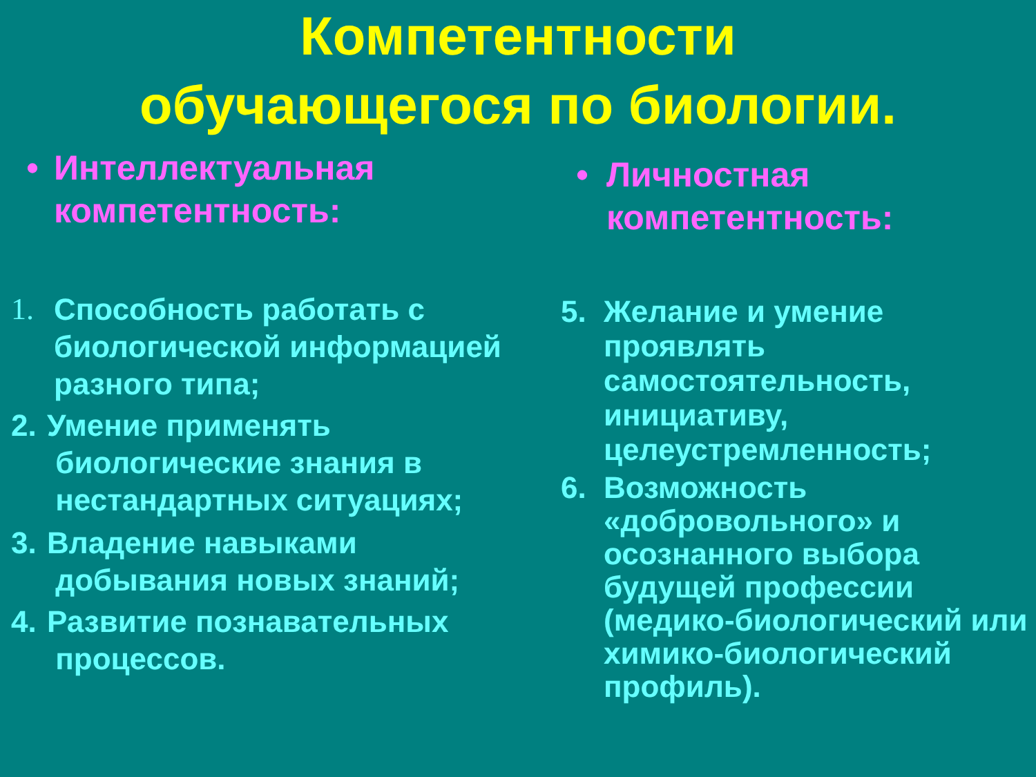Компетентности
обучающегося по биологии.
• Интеллектуальная
компетентность:
1. Способность работать с биологической информацией разного типа;
2. Умение применять
биологические знания в
нестандартных ситуациях;
3. Владение навыками
добывания новых знаний;
4. Развитие познавательных
процессов.
• Личностная
компетентность:
5. Желание и умение проявлять самостоятельность, инициативу, целеустремленность;
6. Возможность «добровольного» и осознанного выбора будущей профессии (медико-биологический или химико-биологический профиль).